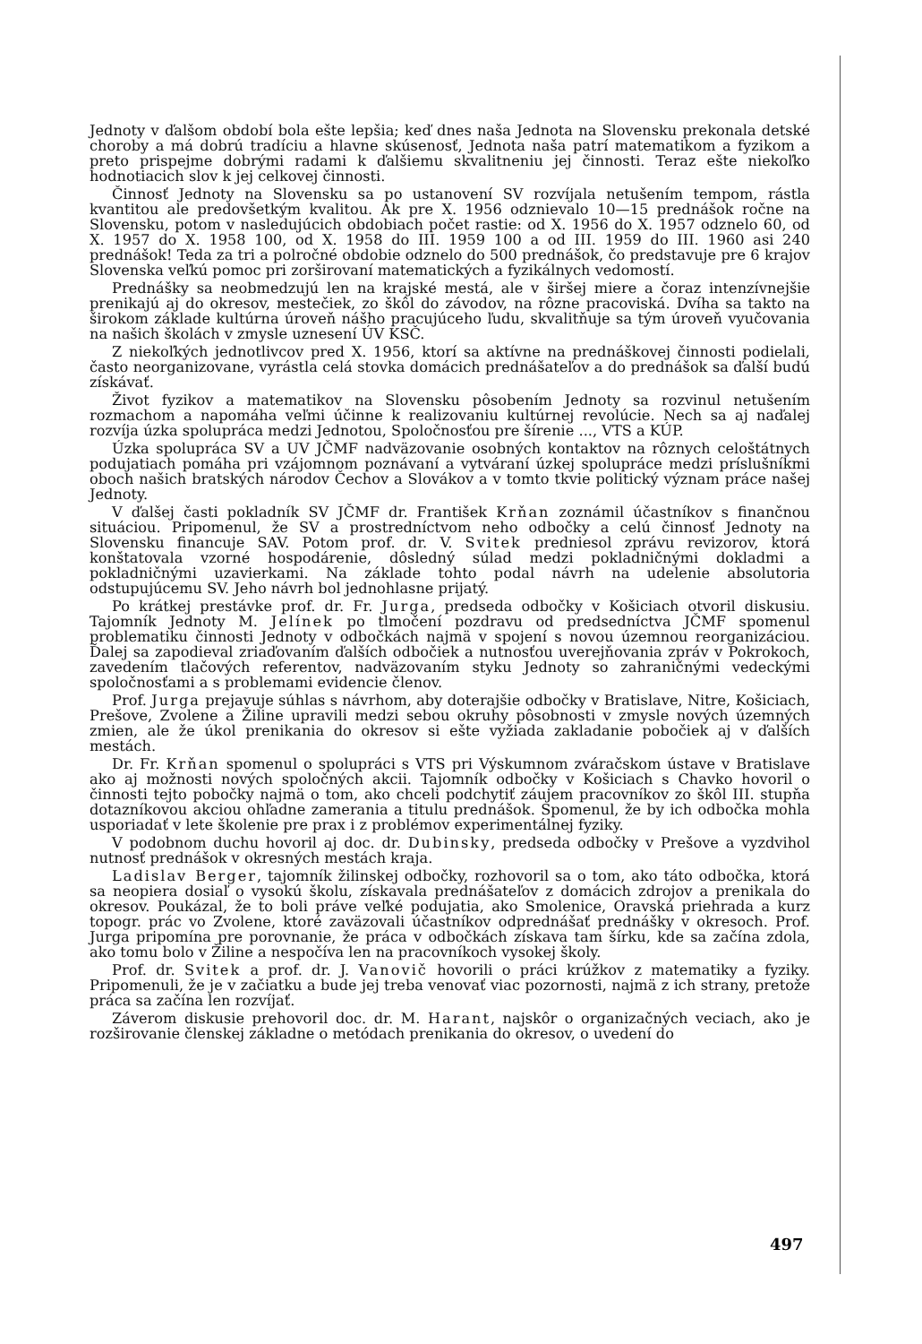Jednoty v ďalšom období bola ešte lepšia; keď dnes naša Jednota na Slovensku prekonala detské choroby a má dobrú tradíciu a hlavne skúsenosť, Jednota naša patrí matematikom a fyzikom a preto prispejme dobrými radami k ďalšiemu skvalitneniu jej činnosti. Teraz ešte niekoľko hodnotiacich slov k jej celkovej činnosti.
Činnosť Jednoty na Slovensku sa po ustanovení SV rozvíjala netušením tempom, rástla kvantitou ale predovšetkým kvalitou. Ak pre X. 1956 odznievalo 10—15 prednášok ročne na Slovensku, potom v nasledujúcich obdobiach počet rastie: od X. 1956 do X. 1957 odznelo 60, od X. 1957 do X. 1958 100, od X. 1958 do III. 1959 100 a od III. 1959 do III. 1960 asi 240 prednášok! Teda za tri a polročné obdobie odznelo do 500 prednášok, čo predstavuje pre 6 krajov Slovenska veľkú pomoc pri zorširovaní matematických a fyzikálnych vedomostí.
Prednášky sa neobmedzujú len na krajské mestá, ale v širšej miere a čoraz intenzívnejšie prenikajú aj do okresov, mestečiek, zo škôl do závodov, na rôzne pracoviská. Dvíha sa takto na širokom základe kultúrna úroveň nášho pracujúceho ľudu, skvalitňuje sa tým úroveň vyučovania na našich školách v zmysle uznesení ÚV KSČ.
Z niekoľkých jednotlivcov pred X. 1956, ktorí sa aktívne na prednáškovej činnosti podielali, často neorganizovane, vyrástla celá stovka domácich prednášateľov a do prednášok sa ďalší budú získávať.
Život fyzikov a matematikov na Slovensku pôsobením Jednoty sa rozvinul netušením rozmachom a napomáha veľmi účinne k realizovaniu kultúrnej revolúcie. Nech sa aj naďalej rozvíja úzka spolupráca medzi Jednotou, Spoločnosťou pre šírenie ..., VTS a KÚP.
Úzka spolupráca SV a UV JČMF nadväzovanie osobných kontaktov na rôznych celoštátnych podujatiach pomáha pri vzájomnom poznávaní a vytváraní úzkej spolupráce medzi príslušníkmi oboch našich bratských národov Čechov a Slovákov a v tomto tkvie politický význam práce našej Jednoty.
V ďalšej časti pokladník SV JČMF dr. František Krňan zoznámil účastníkov s finančnou situáciou. Pripomenul, že SV a prostredníctvom neho odbočky a celú činnosť Jednoty na Slovensku financuje SAV. Potom prof. dr. V. Svitek predniesol zprávu revizorov, ktorá konštatovala vzorné hospodárenie, dôsledný súlad medzi pokladničnými dokladmi a pokladničnými uzavierkami. Na základe tohto podal návrh na udelenie absolutoria odstupujúcemu SV. Jeho návrh bol jednohlasne prijatý.
Po krátkej prestávke prof. dr. Fr. Jurga, predseda odbočky v Košiciach otvoril diskusiu. Tajomník Jednoty M. Jelínek po tlmočení pozdravu od predsedníctva JČMF spomenul problematiku činnosti Jednoty v odbočkách najmä v spojení s novou územnou reorganizáciou. Ďalej sa zapodieval zriaďovaním ďalších odbočiek a nutnosťou uverejňovania zpráv v Pokrokoch, zavedením tlačových referentov, nadväzovaním styku Jednoty so zahraničnými vedeckými spoločnosťami a s problemami evidencie členov.
Prof. Jurga prejavuje súhlas s návrhom, aby doterajšie odbočky v Bratislave, Nitre, Košiciach, Prešove, Zvolene a Žiline upravili medzi sebou okruhy pôsobnosti v zmysle nových územných zmien, ale že úkol prenikania do okresov si ešte vyžiada zakladanie pobočiek aj v ďalších mestách.
Dr. Fr. Krňan spomenul o spolupráci s VTS pri Výskumnom zváračskom ústave v Bratislave ako aj možnosti nových spoločných akcii. Tajomník odbočky v Košiciach s Chavko hovoril o činnosti tejto pobočky najmä o tom, ako chceli podchytiť záujem pracovníkov zo škôl III. stupňa dotazníkovou akciou ohľadne zamerania a titulu prednášok. Spomenul, že by ich odbočka mohla usporiadať v lete školenie pre prax i z problémov experimentálnej fyziky.
V podobnom duchu hovoril aj doc. dr. Dubinsky, predseda odbočky v Prešove a vyzdvihol nutnosť prednášok v okresných mestách kraja.
Ladislav Berger, tajomník žilinskej odbočky, rozhovoril sa o tom, ako táto odbočka, ktorá sa neopiera dosiaľ o vysokú školu, získavala prednášateľov z domácich zdrojov a prenikala do okresov. Poukázal, že to boli práve veľké podujatia, ako Smolenice, Oravská priehrada a kurz topogr. prác vo Zvolene, ktoré zaväzovali účastníkov odprednášať prednášky v okresoch. Prof. Jurga pripomína pre porovnanie, že práca v odbočkách získava tam šírku, kde sa začína zdola, ako tomu bolo v Žiline a nespočíva len na pracovníkoch vysokej školy.
Prof. dr. Svitek a prof. dr. J. Vanovič hovorili o práci krúžkov z matematiky a fyziky. Pripomenuli, že je v začiatku a bude jej treba venovať viac pozornosti, najmä z ich strany, pretože práca sa začína len rozvíjať.
Záverom diskusie prehovoril doc. dr. M. Harant, najskôr o organizačných veciach, ako je rozširovanie členskej základne o metódach prenikania do okresov, o uvedení do
497